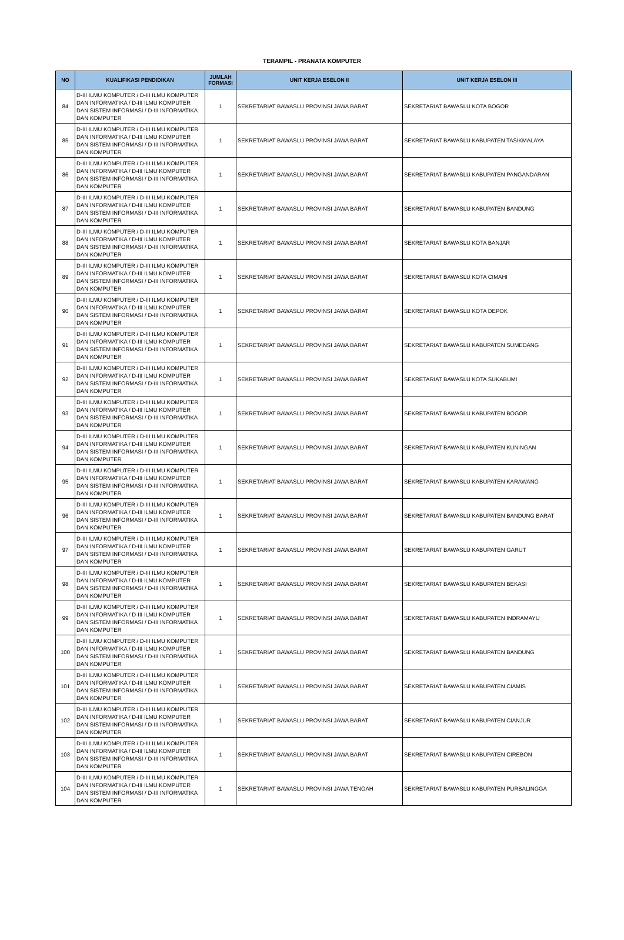TERAMPIL - PRANATA KOMPUTER
| NO | KUALIFIKASI PENDIDIKAN | JUMLAH FORMASI | UNIT KERJA ESELON II | UNIT KERJA ESELON III |
| --- | --- | --- | --- | --- |
| 84 | D-III ILMU KOMPUTER / D-III ILMU KOMPUTER DAN INFORMATIKA / D-III ILMU KOMPUTER DAN SISTEM INFORMASI / D-III INFORMATIKA DAN KOMPUTER | 1 | SEKRETARIAT BAWASLU PROVINSI JAWA BARAT | SEKRETARIAT BAWASLU KOTA BOGOR |
| 85 | D-III ILMU KOMPUTER / D-III ILMU KOMPUTER DAN INFORMATIKA / D-III ILMU KOMPUTER DAN SISTEM INFORMASI / D-III INFORMATIKA DAN KOMPUTER | 1 | SEKRETARIAT BAWASLU PROVINSI JAWA BARAT | SEKRETARIAT BAWASLU KABUPATEN TASIKMALAYA |
| 86 | D-III ILMU KOMPUTER / D-III ILMU KOMPUTER DAN INFORMATIKA / D-III ILMU KOMPUTER DAN SISTEM INFORMASI / D-III INFORMATIKA DAN KOMPUTER | 1 | SEKRETARIAT BAWASLU PROVINSI JAWA BARAT | SEKRETARIAT BAWASLU KABUPATEN PANGANDARAN |
| 87 | D-III ILMU KOMPUTER / D-III ILMU KOMPUTER DAN INFORMATIKA / D-III ILMU KOMPUTER DAN SISTEM INFORMASI / D-III INFORMATIKA DAN KOMPUTER | 1 | SEKRETARIAT BAWASLU PROVINSI JAWA BARAT | SEKRETARIAT BAWASLU KABUPATEN BANDUNG |
| 88 | D-III ILMU KOMPUTER / D-III ILMU KOMPUTER DAN INFORMATIKA / D-III ILMU KOMPUTER DAN SISTEM INFORMASI / D-III INFORMATIKA DAN KOMPUTER | 1 | SEKRETARIAT BAWASLU PROVINSI JAWA BARAT | SEKRETARIAT BAWASLU KOTA BANJAR |
| 89 | D-III ILMU KOMPUTER / D-III ILMU KOMPUTER DAN INFORMATIKA / D-III ILMU KOMPUTER DAN SISTEM INFORMASI / D-III INFORMATIKA DAN KOMPUTER | 1 | SEKRETARIAT BAWASLU PROVINSI JAWA BARAT | SEKRETARIAT BAWASLU KOTA CIMAHI |
| 90 | D-III ILMU KOMPUTER / D-III ILMU KOMPUTER DAN INFORMATIKA / D-III ILMU KOMPUTER DAN SISTEM INFORMASI / D-III INFORMATIKA DAN KOMPUTER | 1 | SEKRETARIAT BAWASLU PROVINSI JAWA BARAT | SEKRETARIAT BAWASLU KOTA DEPOK |
| 91 | D-III ILMU KOMPUTER / D-III ILMU KOMPUTER DAN INFORMATIKA / D-III ILMU KOMPUTER DAN SISTEM INFORMASI / D-III INFORMATIKA DAN KOMPUTER | 1 | SEKRETARIAT BAWASLU PROVINSI JAWA BARAT | SEKRETARIAT BAWASLU KABUPATEN SUMEDANG |
| 92 | D-III ILMU KOMPUTER / D-III ILMU KOMPUTER DAN INFORMATIKA / D-III ILMU KOMPUTER DAN SISTEM INFORMASI / D-III INFORMATIKA DAN KOMPUTER | 1 | SEKRETARIAT BAWASLU PROVINSI JAWA BARAT | SEKRETARIAT BAWASLU KOTA SUKABUMI |
| 93 | D-III ILMU KOMPUTER / D-III ILMU KOMPUTER DAN INFORMATIKA / D-III ILMU KOMPUTER DAN SISTEM INFORMASI / D-III INFORMATIKA DAN KOMPUTER | 1 | SEKRETARIAT BAWASLU PROVINSI JAWA BARAT | SEKRETARIAT BAWASLU KABUPATEN BOGOR |
| 94 | D-III ILMU KOMPUTER / D-III ILMU KOMPUTER DAN INFORMATIKA / D-III ILMU KOMPUTER DAN SISTEM INFORMASI / D-III INFORMATIKA DAN KOMPUTER | 1 | SEKRETARIAT BAWASLU PROVINSI JAWA BARAT | SEKRETARIAT BAWASLU KABUPATEN KUNINGAN |
| 95 | D-III ILMU KOMPUTER / D-III ILMU KOMPUTER DAN INFORMATIKA / D-III ILMU KOMPUTER DAN SISTEM INFORMASI / D-III INFORMATIKA DAN KOMPUTER | 1 | SEKRETARIAT BAWASLU PROVINSI JAWA BARAT | SEKRETARIAT BAWASLU KABUPATEN KARAWANG |
| 96 | D-III ILMU KOMPUTER / D-III ILMU KOMPUTER DAN INFORMATIKA / D-III ILMU KOMPUTER DAN SISTEM INFORMASI / D-III INFORMATIKA DAN KOMPUTER | 1 | SEKRETARIAT BAWASLU PROVINSI JAWA BARAT | SEKRETARIAT BAWASLU KABUPATEN BANDUNG BARAT |
| 97 | D-III ILMU KOMPUTER / D-III ILMU KOMPUTER DAN INFORMATIKA / D-III ILMU KOMPUTER DAN SISTEM INFORMASI / D-III INFORMATIKA DAN KOMPUTER | 1 | SEKRETARIAT BAWASLU PROVINSI JAWA BARAT | SEKRETARIAT BAWASLU KABUPATEN GARUT |
| 98 | D-III ILMU KOMPUTER / D-III ILMU KOMPUTER DAN INFORMATIKA / D-III ILMU KOMPUTER DAN SISTEM INFORMASI / D-III INFORMATIKA DAN KOMPUTER | 1 | SEKRETARIAT BAWASLU PROVINSI JAWA BARAT | SEKRETARIAT BAWASLU KABUPATEN BEKASI |
| 99 | D-III ILMU KOMPUTER / D-III ILMU KOMPUTER DAN INFORMATIKA / D-III ILMU KOMPUTER DAN SISTEM INFORMASI / D-III INFORMATIKA DAN KOMPUTER | 1 | SEKRETARIAT BAWASLU PROVINSI JAWA BARAT | SEKRETARIAT BAWASLU KABUPATEN INDRAMAYU |
| 100 | D-III ILMU KOMPUTER / D-III ILMU KOMPUTER DAN INFORMATIKA / D-III ILMU KOMPUTER DAN SISTEM INFORMASI / D-III INFORMATIKA DAN KOMPUTER | 1 | SEKRETARIAT BAWASLU PROVINSI JAWA BARAT | SEKRETARIAT BAWASLU KABUPATEN BANDUNG |
| 101 | D-III ILMU KOMPUTER / D-III ILMU KOMPUTER DAN INFORMATIKA / D-III ILMU KOMPUTER DAN SISTEM INFORMASI / D-III INFORMATIKA DAN KOMPUTER | 1 | SEKRETARIAT BAWASLU PROVINSI JAWA BARAT | SEKRETARIAT BAWASLU KABUPATEN CIAMIS |
| 102 | D-III ILMU KOMPUTER / D-III ILMU KOMPUTER DAN INFORMATIKA / D-III ILMU KOMPUTER DAN SISTEM INFORMASI / D-III INFORMATIKA DAN KOMPUTER | 1 | SEKRETARIAT BAWASLU PROVINSI JAWA BARAT | SEKRETARIAT BAWASLU KABUPATEN CIANJUR |
| 103 | D-III ILMU KOMPUTER / D-III ILMU KOMPUTER DAN INFORMATIKA / D-III ILMU KOMPUTER DAN SISTEM INFORMASI / D-III INFORMATIKA DAN KOMPUTER | 1 | SEKRETARIAT BAWASLU PROVINSI JAWA BARAT | SEKRETARIAT BAWASLU KABUPATEN CIREBON |
| 104 | D-III ILMU KOMPUTER / D-III ILMU KOMPUTER DAN INFORMATIKA / D-III ILMU KOMPUTER DAN SISTEM INFORMASI / D-III INFORMATIKA DAN KOMPUTER | 1 | SEKRETARIAT BAWASLU PROVINSI JAWA TENGAH | SEKRETARIAT BAWASLU KABUPATEN PURBALINGGA |